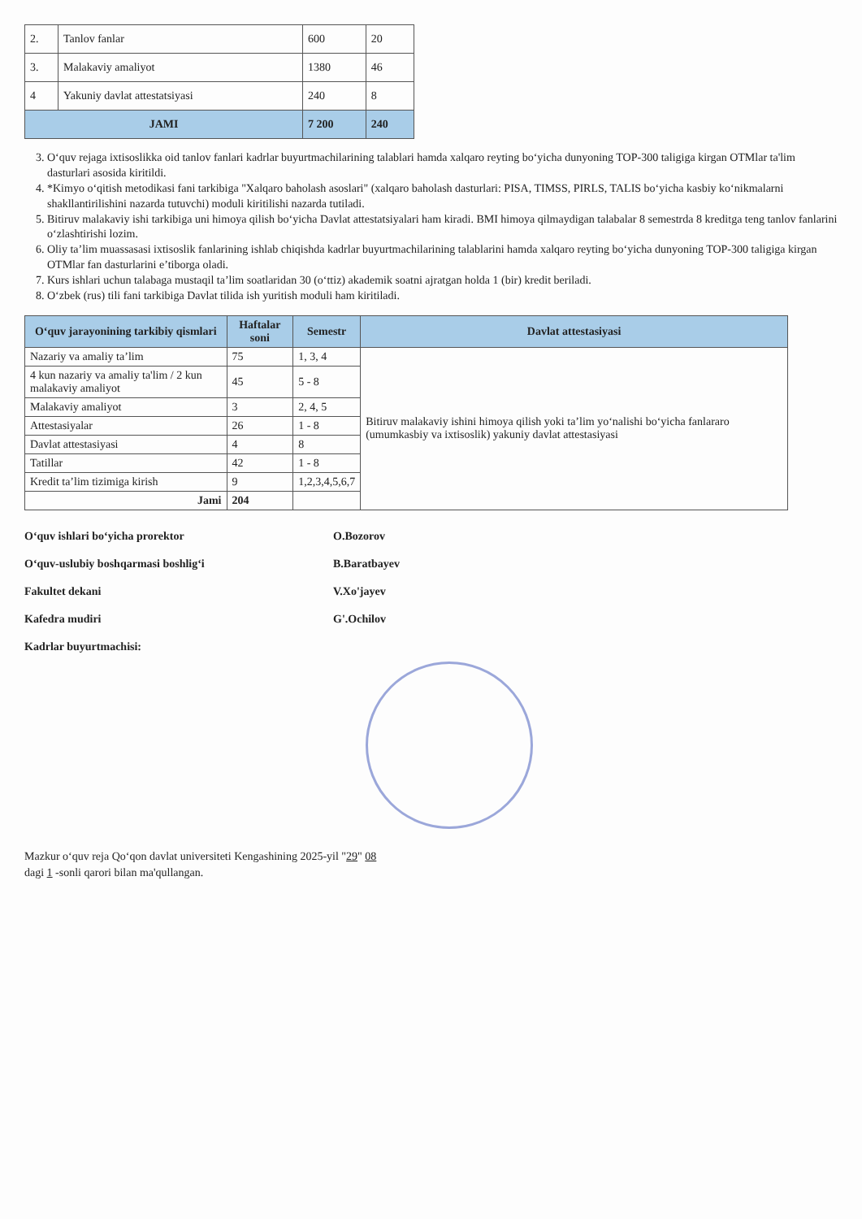| 2. | Tanlov fanlar | 600 | 20 |
| 3. | Malakaviy amaliyot | 1380 | 46 |
| 4 | Yakuniy davlat attestatsiyasi | 240 | 8 |
| JAMI | | 7 200 | 240 |
3. O‘quv rejaga ixtisoslikka oid tanlov fanlari kadrlar buyurtmachilarining talablari hamda xalqaro reyting bo‘yicha dunyoning TOP-300 taligiga kirgan OTMlar ta'lim dasturlari asosida kiritildi.
4. *Kimyo o‘qitish metodikasi fani tarkibiga "Xalqaro baholash asoslari" (xalqaro baholash dasturlari: PISA, TIMSS, PIRLS, TALIS bo‘yicha kasbiy ko‘nikmalarni shakllantirilishini nazarda tutuvchi) moduli kiritilishi nazarda tutiladi.
5. Bitiruv malakaviy ishi tarkibiga uni himoya qilish bo‘yicha Davlat attestatsiyalari ham kiradi. BMI himoya qilmaydigan talabalar 8 semestrda 8 kreditga teng tanlov fanlarini o‘zlashtirishi lozim.
6. Oliy ta’lim muassasasi ixtisoslik fanlarining ishlab chiqishda kadrlar buyurtmachilarining talablarini hamda xalqaro reyting bo‘yicha dunyoning TOP-300 taligiga kirgan OTMlar fan dasturlarini e’tiborga oladi.
7. Kurs ishlari uchun talabaga mustaqil ta’lim soatlaridan 30 (o‘ttiz) akademik soatni ajratgan holda 1 (bir) kredit beriladi.
8. O‘zbek (rus) tili fani tarkibiga Davlat tilida ish yuritish moduli ham kiritiladi.
| O‘quv jarayonining tarkibiy qismlari | Haftalar soni | Semestr | Davlat attestasiyasi |
| --- | --- | --- | --- |
| Nazariy va amaliy ta’lim | 75 | 1, 3, 4 | Bitiruv malakaviy ishini himoya qilish yoki ta’lim yo‘nalishi bo‘yicha fanlararo (umumkasbiy va ixtisoslik) yakuniy davlat attestasiyasi |
| 4 kun nazariy va amaliy ta'lim / 2 kun malakaviy amaliyot | 45 | 5 - 8 | |
| Malakaviy amaliyot | 3 | 2, 4, 5 | |
| Attestasiyalar | 26 | 1 - 8 | |
| Davlat attestasiyasi | 4 | 8 | |
| Tatillar | 42 | 1 - 8 | |
| Kredit ta’lim tizimiga kirish | 9 | 1,2,3,4,5,6,7 | |
| Jami | 204 | | |
O‘quv ishlari bo‘yicha prorektor
O.Bozorov
O‘quv-uslubiy boshqarmasi boshlig‘i
B.Baratbayev
Fakultet dekani
V.Xo'jayev
Kafedra mudiri
G'.Ochilov
Kadrlar buyurtmachisi:
Mazkur o‘quv reja Qo‘qon davlat universiteti Kengashining 2025-yil "29" 08
dagi 1 -sonli qarori bilan ma'qullangan.